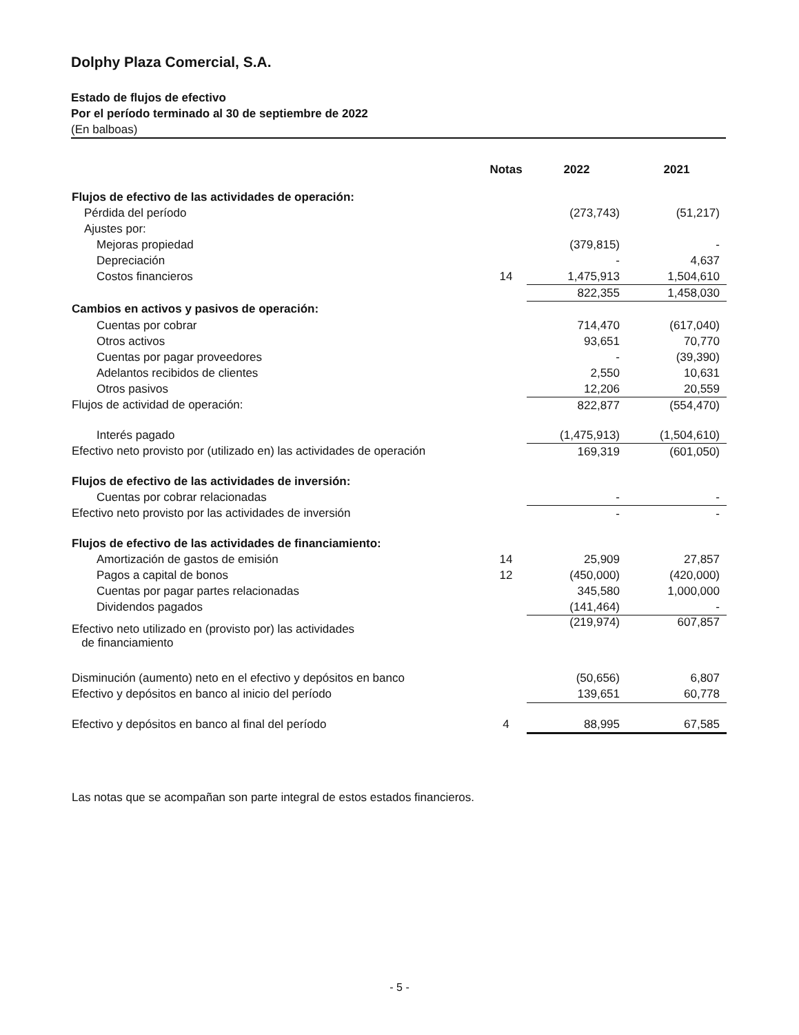Dolphy Plaza Comercial, S.A.
Estado de flujos de efectivo
Por el período terminado al 30 de septiembre de 2022
(En balboas)
| | Notas | | 2022 | | 2021 |
| --- | --- | --- | --- | --- | --- |
| Flujos de efectivo de las actividades de operación: | | | | | |
| Pérdida del período | | | (273,743) | | (51,217) |
| Ajustes por: | | | | | |
| Mejoras propiedad | | | (379,815) | | - |
| Depreciación | | | - | | 4,637 |
| Costos financieros | 14 | | 1,475,913 | | 1,504,610 |
| | | | 822,355 | | 1,458,030 |
| Cambios en activos y pasivos de operación: | | | | | |
| Cuentas por cobrar | | | 714,470 | | (617,040) |
| Otros activos | | | 93,651 | | 70,770 |
| Cuentas por pagar proveedores | | | - | | (39,390) |
| Adelantos recibidos de clientes | | | 2,550 | | 10,631 |
| Otros pasivos | | | 12,206 | | 20,559 |
| Flujos de actividad de operación: | | | 822,877 | | (554,470) |
| Interés pagado | | | (1,475,913) | | (1,504,610) |
| Efectivo neto provisto por (utilizado en) las actividades de operación | | | 169,319 | | (601,050) |
| Flujos de efectivo de las actividades de inversión: | | | | | |
| Cuentas por cobrar relacionadas | | | - | | - |
| Efectivo neto provisto por las actividades de inversión | | | - | | - |
| Flujos de efectivo de las actividades de financiamiento: | | | | | |
| Amortización de gastos de emisión | 14 | | 25,909 | | 27,857 |
| Pagos a capital de bonos | 12 | | (450,000) | | (420,000) |
| Cuentas por pagar partes relacionadas | | | 345,580 | | 1,000,000 |
| Dividendos pagados | | | (141,464) | | - |
| Efectivo neto utilizado en (provisto por) las actividades de financiamiento | | | (219,974) | | 607,857 |
| Disminución (aumento) neto en el efectivo y depósitos en banco | | | (50,656) | | 6,807 |
| Efectivo y depósitos en banco al inicio del período | | | 139,651 | | 60,778 |
| Efectivo y depósitos en banco al final del período | 4 | | 88,995 | | 67,585 |
Las notas que se acompañan son parte integral de estos estados financieros.
- 5 -